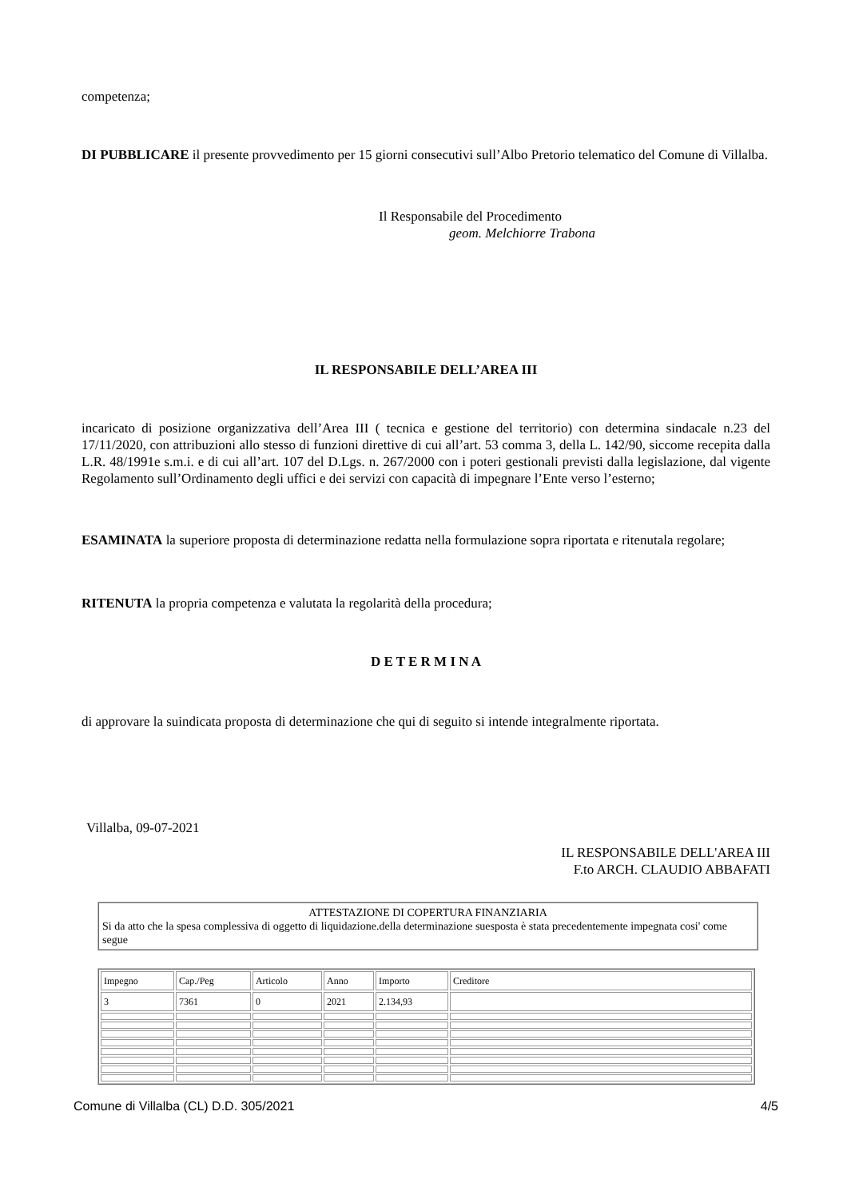competenza;
DI PUBBLICARE il presente provvedimento per 15 giorni consecutivi sull’Albo Pretorio telematico del Comune di Villalba.
Il Responsabile del Procedimento
geom. Melchiorre Trabona
IL RESPONSABILE DELL’AREA III
incaricato di posizione organizzativa dell’Area III ( tecnica e gestione del territorio) con determina sindacale n.23 del 17/11/2020, con attribuzioni allo stesso di funzioni direttive di cui all’art. 53 comma 3, della L. 142/90, siccome recepita dalla L.R. 48/1991e s.m.i. e di cui all’art. 107 del D.Lgs. n. 267/2000 con i poteri gestionali previsti dalla legislazione, dal vigente Regolamento sull’Ordinamento degli uffici e dei servizi con capacità di impegnare l’Ente verso l’esterno;
ESAMINATA la superiore proposta di determinazione redatta nella formulazione sopra riportata e ritenutala regolare;
RITENUTA la propria competenza e valutata la regolarità della procedura;
D E T E R M I N A
di approvare la suindicata proposta di determinazione che qui di seguito si intende integralmente riportata.
Villalba, 09-07-2021
IL RESPONSABILE DELL'AREA III
F.to ARCH. CLAUDIO ABBAFATI
ATTESTAZIONE DI COPERTURA FINANZIARIA
Si da atto che la spesa complessiva di oggetto di liquidazione.della determinazione suesposta è stata precedentemente impegnata cosi' come segue
| Impegno | Cap./Peg | Articolo | Anno | Importo | Creditore |
| 3 | 7361 | 0 | 2021 | 2.134,93 | |
Comune di Villalba (CL) D.D. 305/2021 4/5